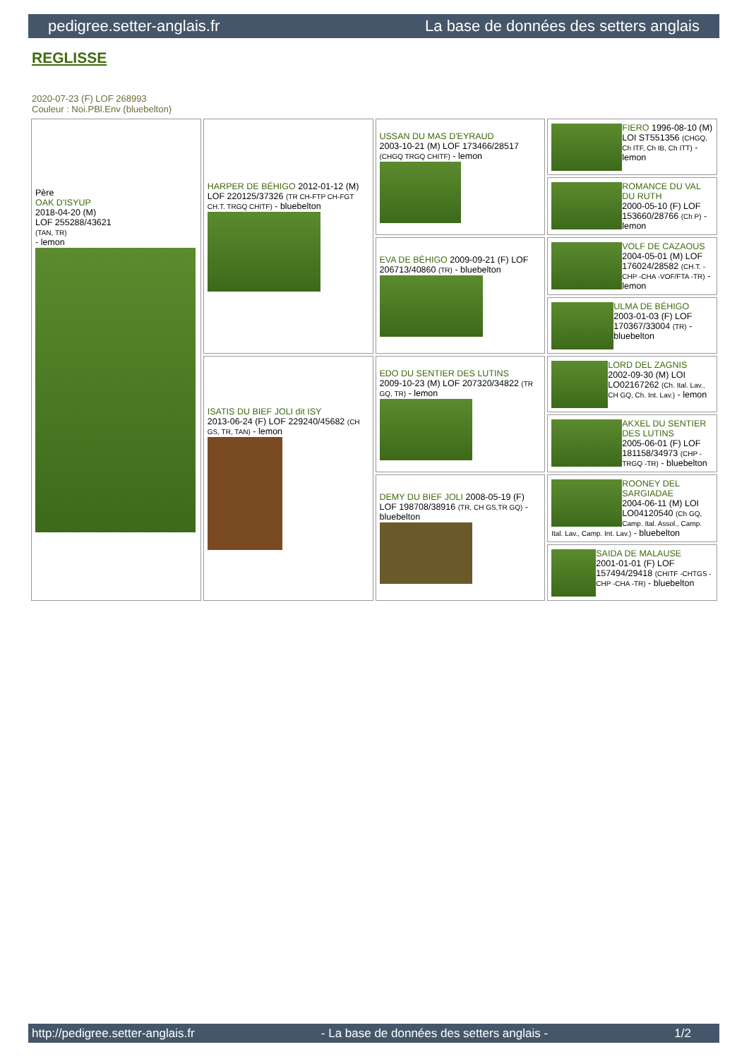pedigree.setter-anglais.fr La base de données des setters anglais
REGLISSE
2020-07-23 (F) LOF 268993
Couleur : Noi.PBl.Env (bluebelton)
| Père OAK D'ISYUP 2018-04-20 (M) LOF 255288/43621 (TAN, TR) - lemon | HARPER DE BÉHIGO 2012-01-12 (M) LOF 220125/37326 (TR CH-FTP CH-FGT CH.T. TRGQ CHITF) - bluebelton | USSAN DU MAS D'EYRAUD 2003-10-21 (M) LOF 173466/28517 (CHGQ TRGQ CHITF) - lemon | FIERO 1996-08-10 (M) LOI ST551356 (CHGQ, Ch ITF, Ch IB, Ch ITT) - lemon |
| | | | ROMANCE DU VAL DU RUTH 2000-05-10 (F) LOF 153660/28766 (Ch P) - lemon |
| | | EVA DE BÉHIGO 2009-09-21 (F) LOF 206713/40860 (TR) - bluebelton | VOLF DE CAZAOUS 2004-05-01 (M) LOF 176024/28582 (CH.T. -CHP -CHA -VOF/FTA -TR) - lemon |
| | | | ULMA DE BÉHIGO 2003-01-03 (F) LOF 170367/33004 (TR) - bluebelton |
| | ISATIS DU BIEF JOLI dit ISY 2013-06-24 (F) LOF 229240/45682 (CH GS, TR, TAN) - lemon | EDO DU SENTIER DES LUTINS 2009-10-23 (M) LOF 207320/34822 (TR GQ, TR) - lemon | LORD DEL ZAGNIS 2002-09-30 (M) LOI LO02167262 (Ch. Ital. Lav., CH GQ, Ch. Int. Lav.) - lemon |
| | | | AKXEL DU SENTIER DES LUTINS 2005-06-01 (F) LOF 181158/34973 (CHP -TRGQ -TR) - bluebelton |
| | | DEMY DU BIEF JOLI 2008-05-19 (F) LOF 198708/38916 (TR, CH GS,TR GQ) - bluebelton | ROONEY DEL SARGIADAE 2004-06-11 (M) LOI LO04120540 (Ch GQ, Camp. Ital. Assol., Camp. Ital. Lav., Camp. Int. Lav.) - bluebelton |
| | | | SAIDA DE MALAUSE 2001-01-01 (F) LOF 157494/29418 (CHITF -CHTGS -CHP -CHA -TR) - bluebelton |
http://pedigree.setter-anglais.fr - La base de données des setters anglais - 1/2